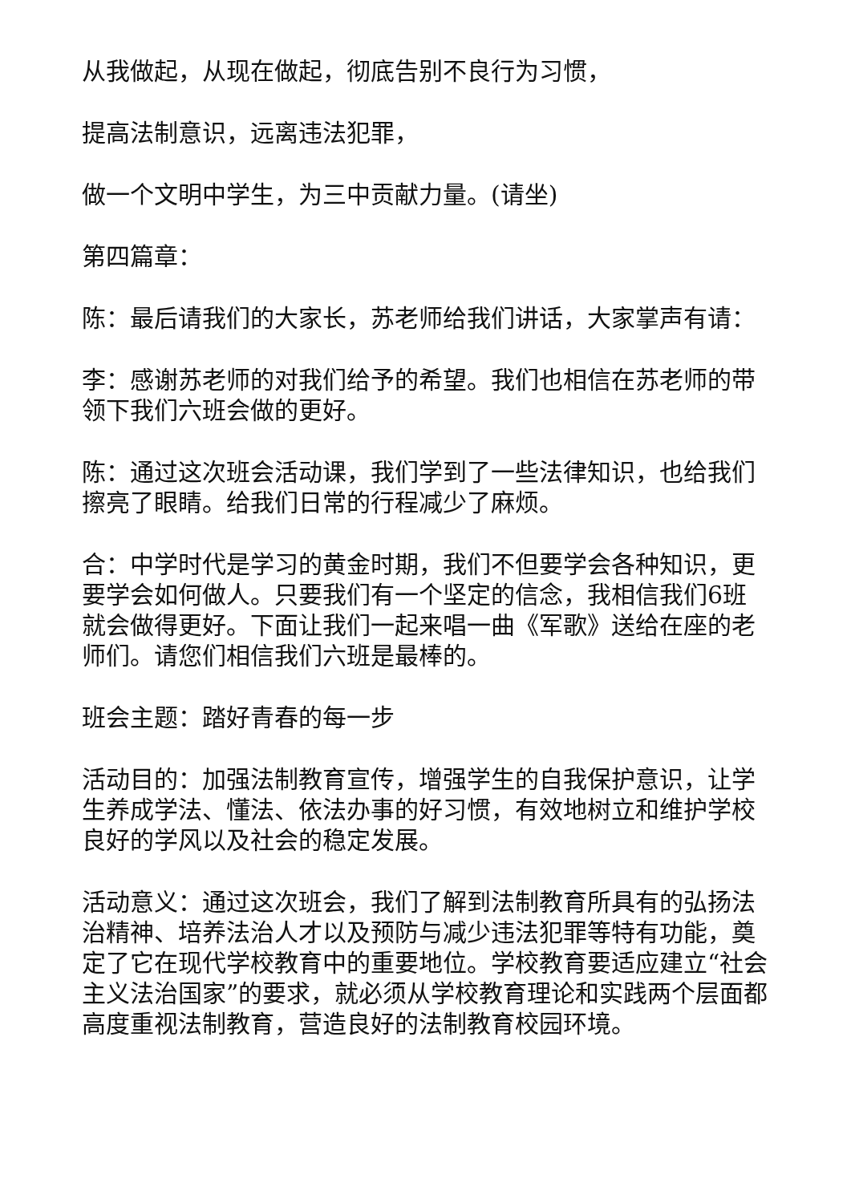从我做起，从现在做起，彻底告别不良行为习惯，
提高法制意识，远离违法犯罪，
做一个文明中学生，为三中贡献力量。(请坐)
第四篇章：
陈：最后请我们的大家长，苏老师给我们讲话，大家掌声有请：
李：感谢苏老师的对我们给予的希望。我们也相信在苏老师的带领下我们六班会做的更好。
陈：通过这次班会活动课，我们学到了一些法律知识，也给我们擦亮了眼睛。给我们日常的行程减少了麻烦。
合：中学时代是学习的黄金时期，我们不但要学会各种知识，更要学会如何做人。只要我们有一个坚定的信念，我相信我们6班就会做得更好。下面让我们一起来唱一曲《军歌》送给在座的老师们。请您们相信我们六班是最棒的。
班会主题：踏好青春的每一步
活动目的：加强法制教育宣传，增强学生的自我保护意识，让学生养成学法、懂法、依法办事的好习惯，有效地树立和维护学校良好的学风以及社会的稳定发展。
活动意义：通过这次班会，我们了解到法制教育所具有的弘扬法治精神、培养法治人才以及预防与减少违法犯罪等特有功能，奠定了它在现代学校教育中的重要地位。学校教育要适应建立“社会主义法治国家”的要求，就必须从学校教育理论和实践两个层面都高度重视法制教育，营造良好的法制教育校园环境。